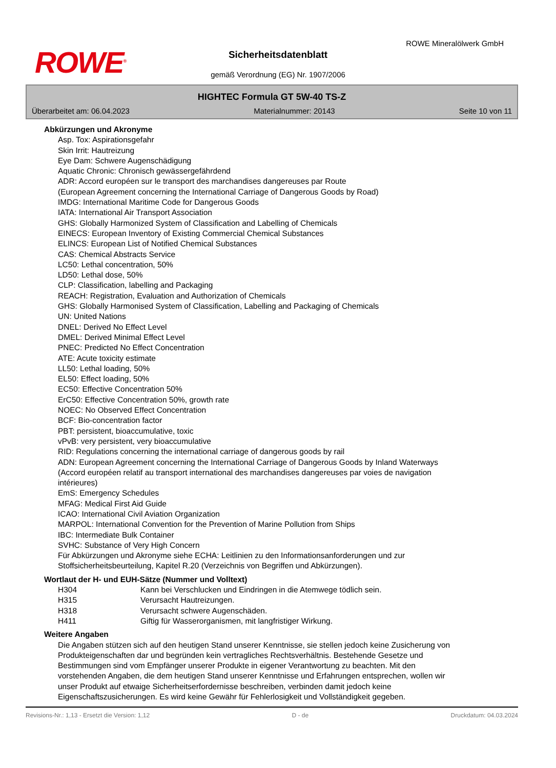ROWE<sup>®</sup>
ROWE Mineralölwerk GmbH
Sicherheitsdatenblatt
gemäß Verordnung (EG) Nr. 1907/2006
HIGHTEC Formula GT 5W-40 TS-Z
Überarbeitet am: 06.04.2023 Materialnummer: 20143 Seite 10 von 11
Abkürzungen und Akronyme
Asp. Tox: Aspirationsgefahr
Skin Irrit: Hautreizung
Eye Dam: Schwere Augenschädigung
Aquatic Chronic: Chronisch gewässergefährdend
ADR: Accord européen sur le transport des marchandises dangereuses par Route
(European Agreement concerning the International Carriage of Dangerous Goods by Road)
IMDG: International Maritime Code for Dangerous Goods
IATA: International Air Transport Association
GHS: Globally Harmonized System of Classification and Labelling of Chemicals
EINECS: European Inventory of Existing Commercial Chemical Substances
ELINCS: European List of Notified Chemical Substances
CAS: Chemical Abstracts Service
LC50: Lethal concentration, 50%
LD50: Lethal dose, 50%
CLP: Classification, labelling and Packaging
REACH: Registration, Evaluation and Authorization of Chemicals
GHS: Globally Harmonised System of Classification, Labelling and Packaging of Chemicals
UN: United Nations
DNEL: Derived No Effect Level
DMEL: Derived Minimal Effect Level
PNEC: Predicted No Effect Concentration
ATE: Acute toxicity estimate
LL50: Lethal loading, 50%
EL50: Effect loading, 50%
EC50: Effective Concentration 50%
ErC50: Effective Concentration 50%, growth rate
NOEC: No Observed Effect Concentration
BCF: Bio-concentration factor
PBT: persistent, bioaccumulative, toxic
vPvB: very persistent, very bioaccumulative
RID: Regulations concerning the international carriage of dangerous goods by rail
ADN: European Agreement concerning the International Carriage of Dangerous Goods by Inland Waterways (Accord européen relatif au transport international des marchandises dangereuses par voies de navigation intérieures)
EmS: Emergency Schedules
MFAG: Medical First Aid Guide
ICAO: International Civil Aviation Organization
MARPOL: International Convention for the Prevention of Marine Pollution from Ships
IBC: Intermediate Bulk Container
SVHC: Substance of Very High Concern
Für Abkürzungen und Akronyme siehe ECHA: Leitlinien zu den Informationsanforderungen und zur Stoffsicherheitsbeurteilung, Kapitel R.20 (Verzeichnis von Begriffen und Abkürzungen).
Wortlaut der H- und EUH-Sätze (Nummer und Volltext)
| H304 | Kann bei Verschlucken und Eindringen in die Atemwege tödlich sein. |
| H315 | Verursacht Hautreizungen. |
| H318 | Verursacht schwere Augenschäden. |
| H411 | Giftig für Wasserorganismen, mit langfristiger Wirkung. |
Weitere Angaben
Die Angaben stützen sich auf den heutigen Stand unserer Kenntnisse, sie stellen jedoch keine Zusicherung von Produkteigenschaften dar und begründen kein vertragliches Rechtsverhältnis. Bestehende Gesetze und Bestimmungen sind vom Empfänger unserer Produkte in eigener Verantwortung zu beachten. Mit den vorstehenden Angaben, die dem heutigen Stand unserer Kenntnisse und Erfahrungen entsprechen, wollen wir unser Produkt auf etwaige Sicherheitserfordernisse beschreiben, verbinden damit jedoch keine Eigenschaftszusicherungen. Es wird keine Gewähr für Fehlerlosigkeit und Vollständigkeit gegeben.
Revisions-Nr.: 1,13 - Ersetzt die Version: 1,12 D - de Druckdatum: 04.03.2024